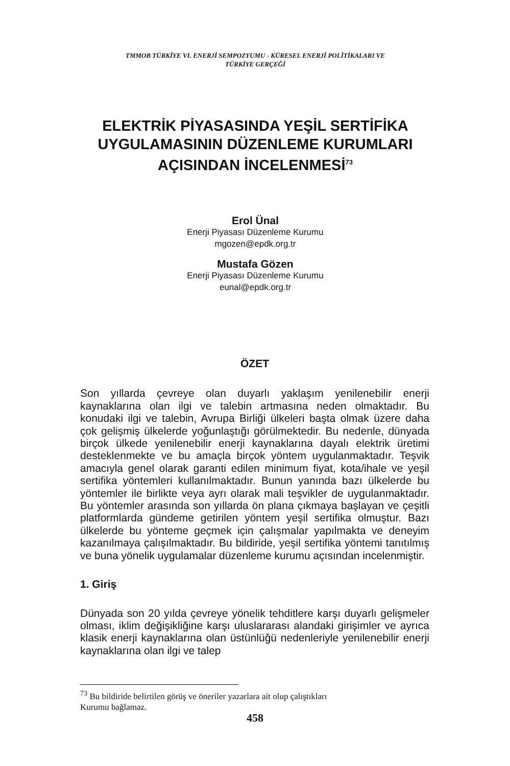TMMOB TÜRKİYE VI. ENERJİ SEMPOZYUMU - KÜRESEL ENERJİ POLİTİKALARI VE
TÜRKİYE GERÇEĞİ
ELEKTRİK PİYASASINDA YEŞİL SERTİFİKA UYGULAMASININ DÜZENLEME KURUMLARI AÇISINDAN İNCELENMESİ<sup>73</sup>
Erol Ünal
Enerji Piyasası Düzenleme Kurumu
mgozen@epdk.org.tr
Mustafa Gözen
Enerji Piyasası Düzenleme Kurumu
eunal@epdk.org.tr
ÖZET
Son yıllarda çevreye olan duyarlı yaklaşım yenilenebilir enerji kaynaklarına olan ilgi ve talebin artmasına neden olmaktadır. Bu konudaki ilgi ve talebin, Avrupa Birliği ülkeleri başta olmak üzere daha çok gelişmiş ülkelerde yoğunlaştığı görülmektedir. Bu nedenle, dünyada birçok ülkede yenilenebilir enerji kaynaklarına dayalı elektrik üretimi desteklenmekte ve bu amaçla birçok yöntem uygulanmaktadır. Teşvik amacıyla genel olarak garanti edilen minimum fiyat, kota/ihale ve yeşil sertifika yöntemleri kullanılmaktadır. Bunun yanında bazı ülkelerde bu yöntemler ile birlikte veya ayrı olarak mali teşvikler de uygulanmaktadır. Bu yöntemler arasında son yıllarda ön plana çıkmaya başlayan ve çeşitli platformlarda gündeme getirilen yöntem yeşil sertifika olmuştur. Bazı ülkelerde bu yönteme geçmek için çalışmalar yapılmakta ve deneyim kazanılmaya çalışılmaktadır. Bu bildiride, yeşil sertifika yöntemi tanıtılmış ve buna yönelik uygulamalar düzenleme kurumu açısından incelenmiştir.
1. Giriş
Dünyada son 20 yılda çevreye yönelik tehditlere karşı duyarlı gelişmeler olması, iklim değişikliğine karşı uluslararası alandaki girişimler ve ayrıca klasik enerji kaynaklarına olan üstünlüğü nedenleriyle yenilenebilir enerji kaynaklarına olan ilgi ve talep
<sup>73</sup> Bu bildiride belirtilen görüş ve öneriler yazarlara ait olup çalıştıkları
Kurumu bağlamaz.
458